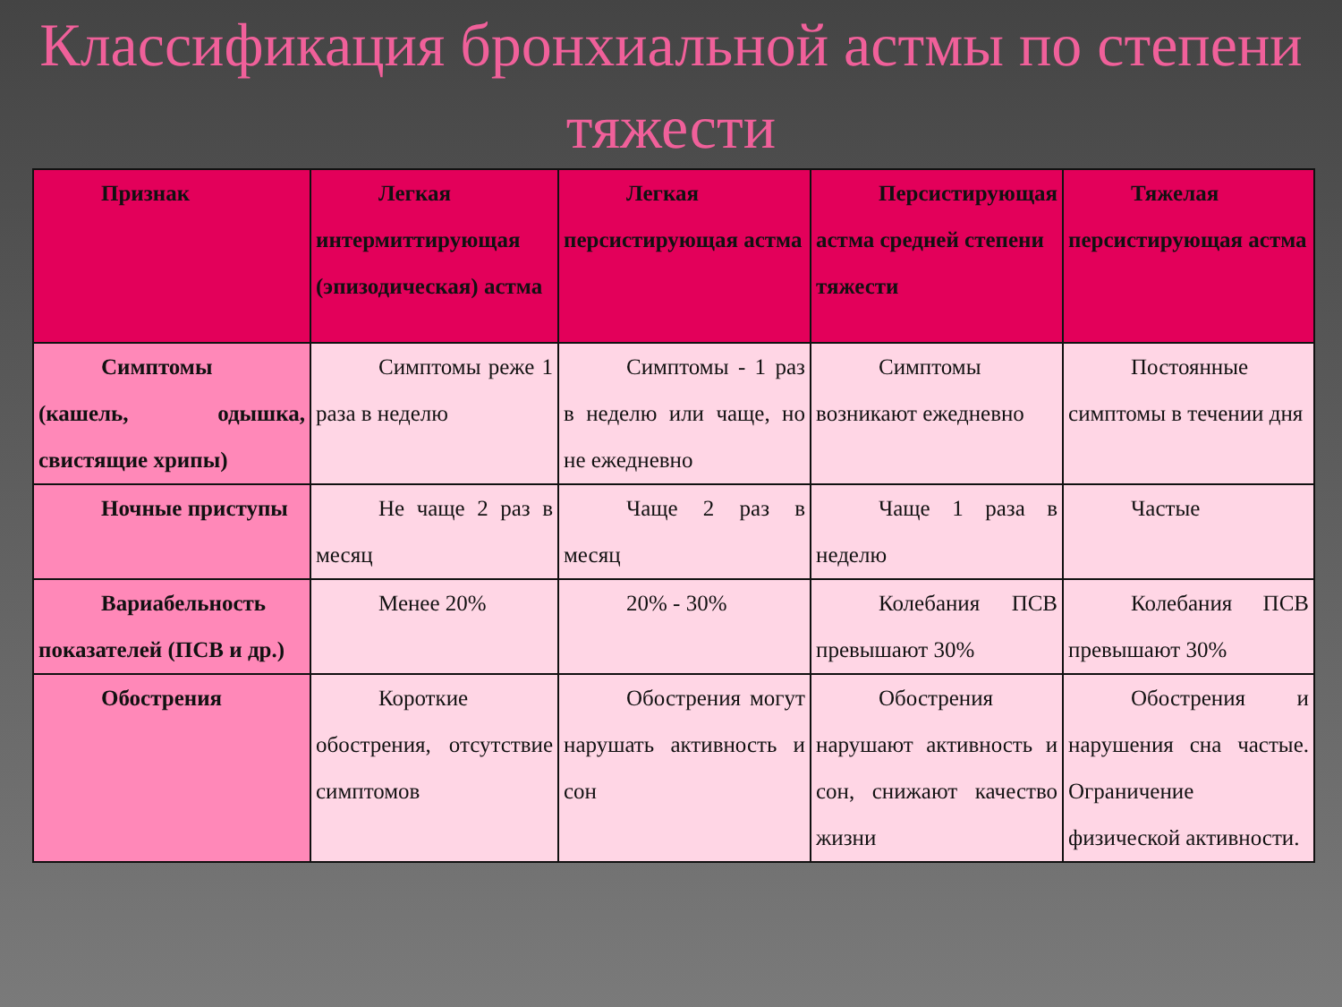Классификация бронхиальной астмы по степени тяжести
| Признак | Легкая интермиттирующая (эпизодическая) астма | Легкая персистирующая астма | Персистирующая астма средней степени тяжести | Тяжелая персистирующая астма |
| --- | --- | --- | --- | --- |
| Симптомы (кашель, одышка, свистящие хрипы) | Симптомы реже 1 раза в неделю | Симптомы - 1 раз в неделю или чаще, но не ежедневно | Симптомы возникают ежедневно | Постоянные симптомы в течении дня |
| Ночные приступы | Не чаще 2 раз в месяц | Чаще 2 раз в месяц | Чаще 1 раза в неделю | Частые |
| Вариабельность показателей (ПСВ и др.) | Менее 20% | 20% - 30% | Колебания ПСВ превышают 30% | Колебания ПСВ превышают 30% |
| Обострения | Короткие обострения, отсутствие симптомов | Обострения могут нарушать активность и сон | Обострения нарушают активность и сон, снижают качество жизни | Обострения и нарушения сна частые. Ограничение физической активности. |